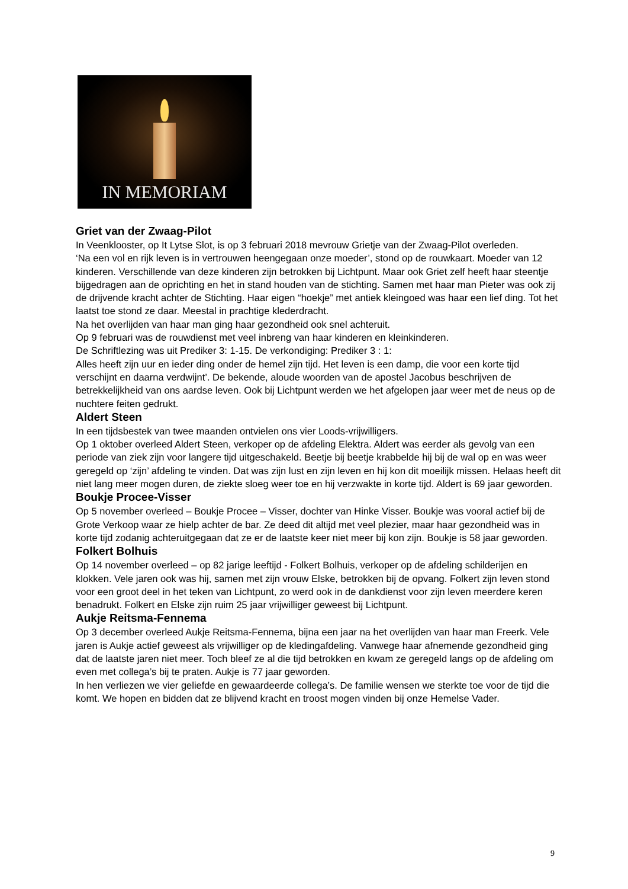IN MEMORIAM
Griet van der Zwaag-Pilot
In Veenklooster, op It Lytse Slot, is op 3 februari 2018 mevrouw Grietje van der Zwaag-Pilot overleden.
‘Na een vol en rijk leven is in vertrouwen heengegaan onze moeder’, stond op de rouwkaart. Moeder van 12 kinderen. Verschillende van deze kinderen zijn betrokken bij Lichtpunt. Maar ook Griet zelf heeft haar steentje bijgedragen aan de oprichting en het in stand houden van de stichting. Samen met haar man Pieter was ook zij de drijvende kracht achter de Stichting. Haar eigen “hoekje” met antiek kleingoed was haar een lief ding. Tot het laatst toe stond ze daar. Meestal in prachtige klederdracht.
Na het overlijden van haar man ging haar gezondheid ook snel achteruit.
Op 9 februari was de rouwdienst met veel inbreng van haar kinderen en kleinkinderen.
De Schriftlezing was uit Prediker 3: 1-15. De verkondiging: Prediker 3 : 1:
Alles heeft zijn uur en ieder ding onder de hemel zijn tijd. Het leven is een damp, die voor een korte tijd verschijnt en daarna verdwijnt’. De bekende, aloude woorden van de apostel Jacobus beschrijven de betrekkelijkheid van ons aardse leven. Ook bij Lichtpunt werden we het afgelopen jaar weer met de neus op de nuchtere feiten gedrukt.
Aldert Steen
In een tijdsbestek van twee maanden ontvielen ons vier Loods-vrijwilligers.
Op 1 oktober overleed Aldert Steen, verkoper op de afdeling Elektra. Aldert was eerder als gevolg van een periode van ziek zijn voor langere tijd uitgeschakeld. Beetje bij beetje krabbelde hij bij de wal op en was weer geregeld op ‘zijn’ afdeling te vinden. Dat was zijn lust en zijn leven en hij kon dit moeilijk missen. Helaas heeft dit niet lang meer mogen duren, de ziekte sloeg weer toe en hij verzwakte in korte tijd. Aldert is 69 jaar geworden.
Boukje Procee-Visser
Op 5 november overleed – Boukje Procee – Visser, dochter van Hinke Visser. Boukje was vooral actief bij de Grote Verkoop waar ze hielp achter de bar. Ze deed dit altijd met veel plezier, maar haar gezondheid was in korte tijd zodanig achteruitgegaan dat ze er de laatste keer niet meer bij kon zijn. Boukje is 58 jaar geworden.
Folkert Bolhuis
Op 14 november overleed – op 82 jarige leeftijd - Folkert Bolhuis, verkoper op de afdeling schilderijen en klokken. Vele jaren ook was hij, samen met zijn vrouw Elske, betrokken bij de opvang. Folkert zijn leven stond voor een groot deel in het teken van Lichtpunt, zo werd ook in de dankdienst voor zijn leven meerdere keren benadrukt. Folkert en Elske zijn ruim 25 jaar vrijwilliger geweest bij Lichtpunt.
Aukje Reitsma-Fennema
Op 3 december overleed Aukje Reitsma-Fennema, bijna een jaar na het overlijden van haar man Freerk. Vele jaren is Aukje actief geweest als vrijwilliger op de kledingafdeling. Vanwege haar afnemende gezondheid ging dat de laatste jaren niet meer. Toch bleef ze al die tijd betrokken en kwam ze geregeld langs op de afdeling om even met collega’s bij te praten. Aukje is 77 jaar geworden.
In hen verliezen we vier geliefde en gewaardeerde collega’s. De familie wensen we sterkte toe voor de tijd die komt. We hopen en bidden dat ze blijvend kracht en troost mogen vinden bij onze Hemelse Vader.
9